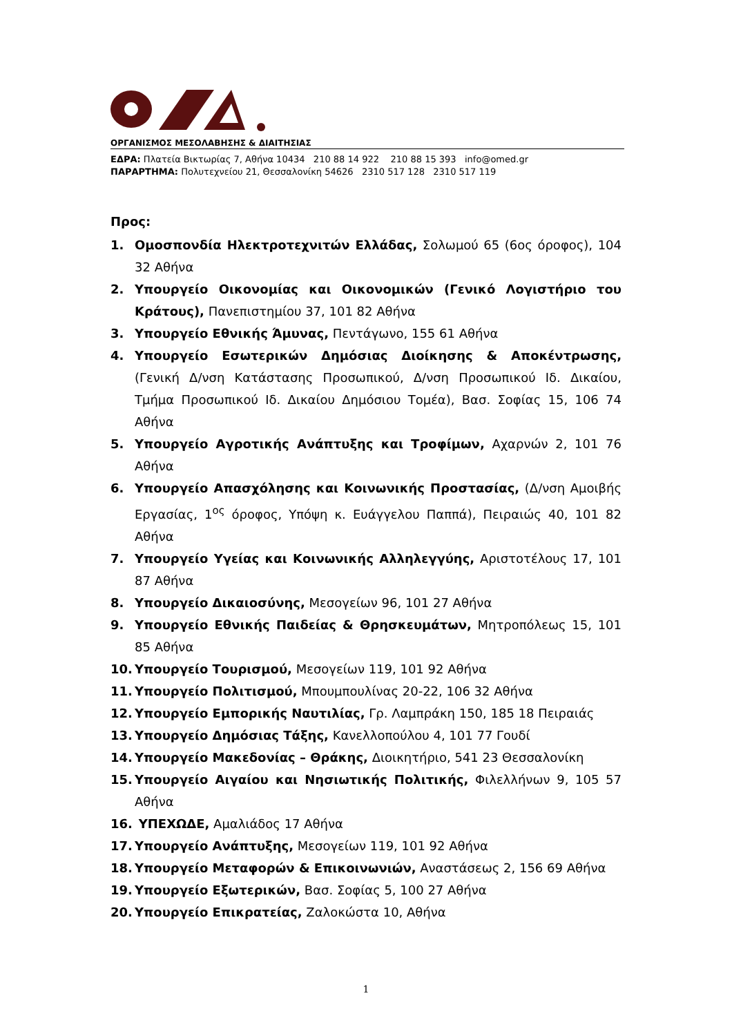ΟΡΓΑΝΙΣΜΟΣ ΜΕΣΟΛΑΒΗΣΗΣ & ΔΙΑΙΤΗΣΙΑΣ
ΕΔΡΑ: Πλατεία Βικτωρίας 7, Αθήνα 10434 210 88 14 922 210 88 15 393 info@omed.gr
ΠΑΡΑΡΤΗΜΑ: Πολυτεχνείου 21, Θεσσαλονίκη 54626 2310 517 128 2310 517 119
Προς:
1. Ομοσπονδία Ηλεκτροτεχνιτών Ελλάδας, Σολωμού 65 (6ος όροφος), 104 32 Αθήνα
2. Υπουργείο Οικονομίας και Οικονομικών (Γενικό Λογιστήριο του Κράτους), Πανεπιστημίου 37, 101 82 Αθήνα
3. Υπουργείο Εθνικής Άμυνας, Πεντάγωνο, 155 61 Αθήνα
4. Υπουργείο Εσωτερικών Δημόσιας Διοίκησης & Αποκέντρωσης, (Γενική Δ/νση Κατάστασης Προσωπικού, Δ/νση Προσωπικού Ιδ. Δικαίου, Τμήμα Προσωπικού Ιδ. Δικαίου Δημόσιου Τομέα), Βασ. Σοφίας 15, 106 74 Αθήνα
5. Υπουργείο Αγροτικής Ανάπτυξης και Τροφίμων, Αχαρνών 2, 101 76 Αθήνα
6. Υπουργείο Απασχόλησης και Κοινωνικής Προστασίας, (Δ/νση Αμοιβής Εργασίας, 1<sup>ος</sup> όροφος, Υπόψη κ. Ευάγγελου Παππά), Πειραιώς 40, 101 82 Αθήνα
7. Υπουργείο Υγείας και Κοινωνικής Αλληλεγγύης, Αριστοτέλους 17, 101 87 Αθήνα
8. Υπουργείο Δικαιοσύνης, Μεσογείων 96, 101 27 Αθήνα
9. Υπουργείο Εθνικής Παιδείας & Θρησκευμάτων, Μητροπόλεως 15, 101 85 Αθήνα
10. Υπουργείο Τουρισμού, Μεσογείων 119, 101 92 Αθήνα
11. Υπουργείο Πολιτισμού, Μπουμπουλίνας 20-22, 106 32 Αθήνα
12. Υπουργείο Εμπορικής Ναυτιλίας, Γρ. Λαμπράκη 150, 185 18 Πειραιάς
13. Υπουργείο Δημόσιας Τάξης, Κανελλοπούλου 4, 101 77 Γουδί
14. Υπουργείο Μακεδονίας – Θράκης, Διοικητήριο, 541 23 Θεσσαλονίκη
15. Υπουργείο Αιγαίου και Νησιωτικής Πολιτικής, Φιλελλήνων 9, 105 57 Αθήνα
16. ΥΠΕΧΩΔΕ, Αμαλιάδος 17 Αθήνα
17. Υπουργείο Ανάπτυξης, Μεσογείων 119, 101 92 Αθήνα
18. Υπουργείο Μεταφορών & Επικοινωνιών, Αναστάσεως 2, 156 69 Αθήνα
19. Υπουργείο Εξωτερικών, Βασ. Σοφίας 5, 100 27 Αθήνα
20. Υπουργείο Επικρατείας, Ζαλοκώστα 10, Αθήνα
1